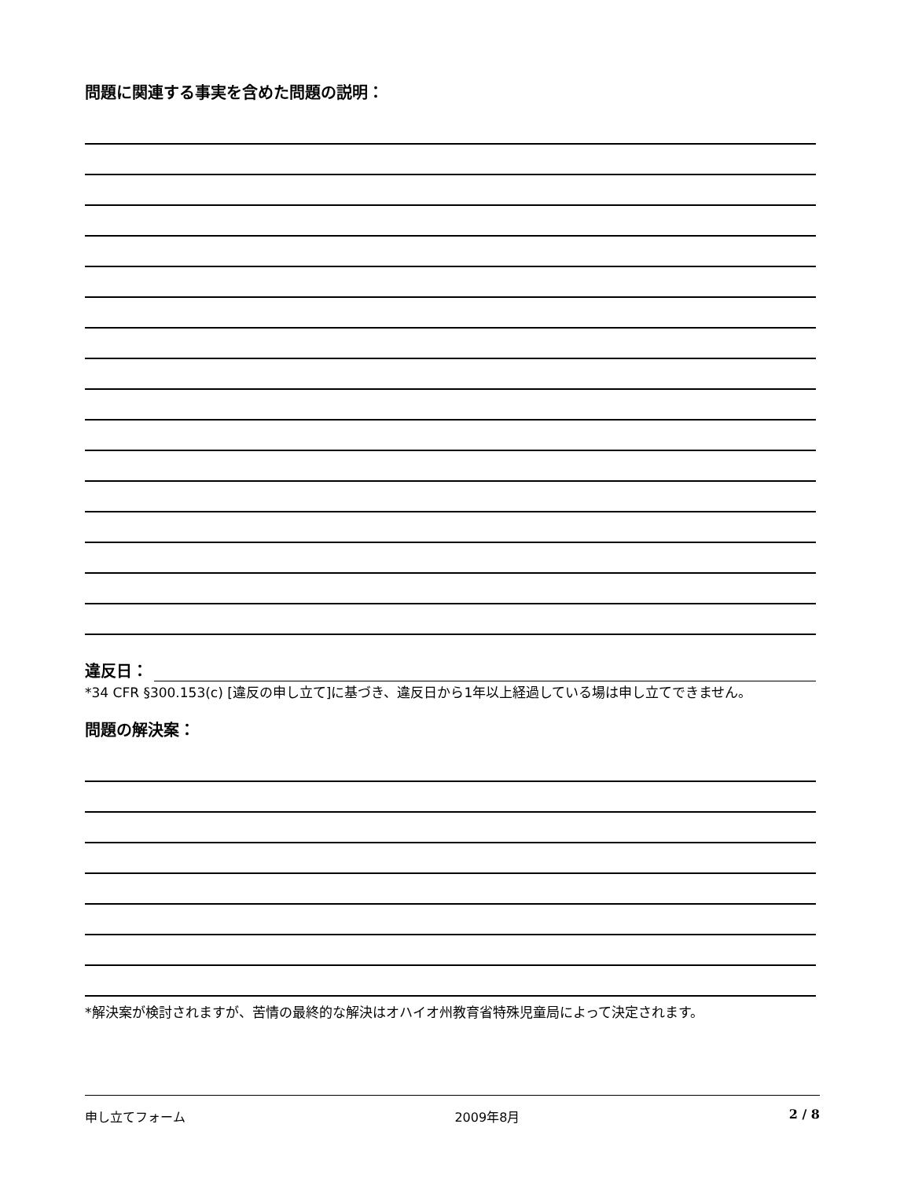問題に関連する事実を含めた問題の説明：
違反日：
*34 CFR §300.153(c) [違反の申し立て]に基づき、違反日から1年以上経過している場は申し立てできません。
問題の解決案：
*解決案が検討されますが、苦情の最終的な解決はオハイオ州教育省特殊児童局によって決定されます。
申し立てフォーム 2009年8月 2 / 8